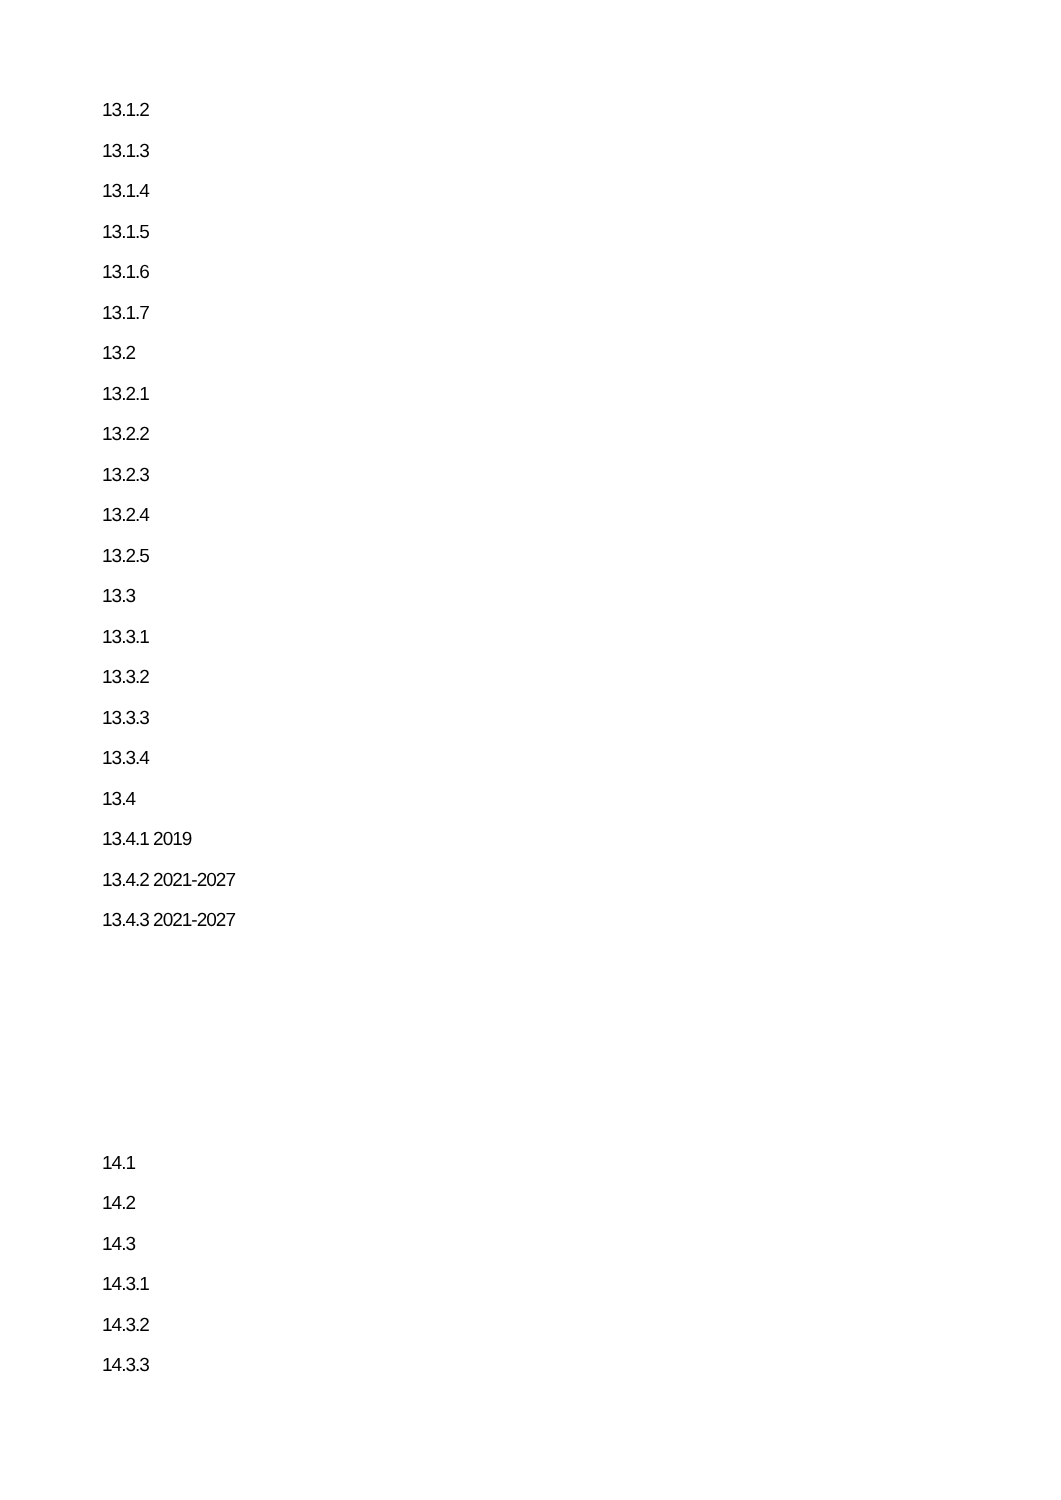13.1.2
13.1.3
13.1.4
13.1.5
13.1.6
13.1.7
13.2
13.2.1
13.2.2
13.2.3
13.2.4
13.2.5
13.3
13.3.1
13.3.2
13.3.3
13.3.4
13.4
13.4.1 2019
13.4.2 2021-2027
13.4.3 2021-2027
14.1
14.2
14.3
14.3.1
14.3.2
14.3.3